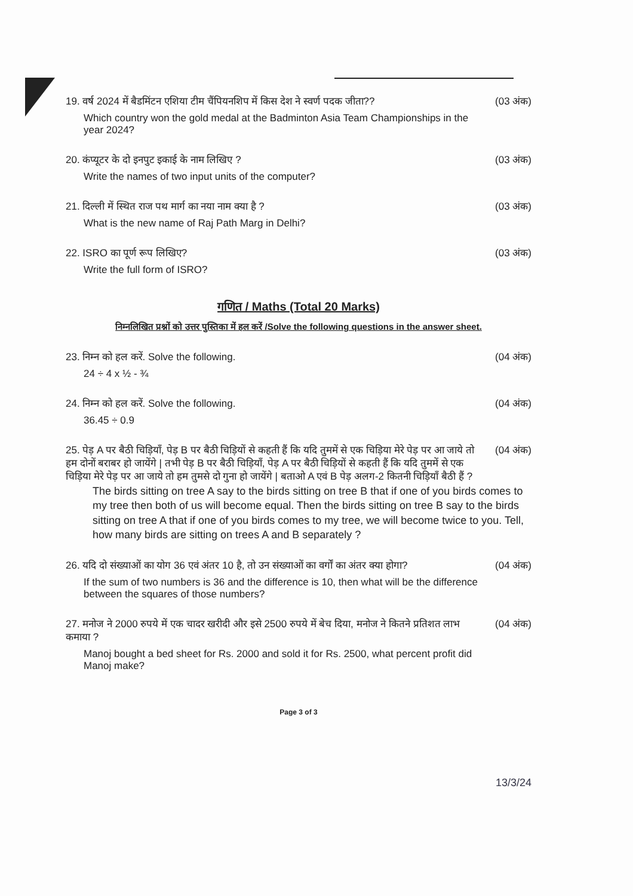19. वर्ष 2024 में बैडमिंटन एशिया टीम चैंपियनशिप में किस देश ने स्वर्ण पदक जीता??
Which country won the gold medal at the Badminton Asia Team Championships in the year 2024?
(03 अंक)
20. कंप्यूटर के दो इनपुट इकाई के नाम लिखिए ?
Write the names of two input units of the computer?
(03 अंक)
21. दिल्ली में स्थित राज पथ मार्ग का नया नाम क्या है ?
What is the new name of Raj Path Marg in Delhi?
(03 अंक)
22. ISRO का पूर्ण रूप लिखिए?
Write the full form of ISRO?
(03 अंक)
गणित / Maths (Total 20 Marks)
निम्नलिखित प्रश्नों को उत्तर पुस्तिका में हल करें /Solve the following questions in the answer sheet.
23. निम्न को हल करें. Solve the following.
24 ÷ 4 x ½ - ¾
(04 अंक)
24. निम्न को हल करें. Solve the following.
36.45 ÷ 0.9
(04 अंक)
25. पेड़ A पर बैठी चिड़ियाँ, पेड़ B पर बैठी चिड़ियों से कहती हैं कि यदि तुममें से एक चिड़िया मेरे पेड़ पर आ जाये तो हम दोनों बराबर हो जायेंगे | तभी पेड़ B पर बैठी चिड़ियाँ, पेड़ A पर बैठी चिड़ियों से कहती हैं कि यदि तुममें से एक चिड़िया मेरे पेड़ पर आ जाये तो हम तुमसे दो गुना हो जायेंगे | बताओ A एवं B पेड़ अलग-2 कितनी चिड़ियाँ बैठी हैं ?
(04 अंक)
The birds sitting on tree A say to the birds sitting on tree B that if one of you birds comes to my tree then both of us will become equal. Then the birds sitting on tree B say to the birds sitting on tree A that if one of you birds comes to my tree, we will become twice to you. Tell, how many birds are sitting on trees A and B separately ?
26. यदि दो संख्याओं का योग 36 एवं अंतर 10 है, तो उन संख्याओं का वर्गों का अंतर क्या होगा?
If the sum of two numbers is 36 and the difference is 10, then what will be the difference between the squares of those numbers?
(04 अंक)
27. मनोज ने 2000 रुपये में एक चादर खरीदी और इसे 2500 रुपये में बेच दिया, मनोज ने कितने प्रतिशत लाभ कमाया ?
Manoj bought a bed sheet for Rs. 2000 and sold it for Rs. 2500, what percent profit did Manoj make?
(04 अंक)
Page 3 of 3
13/3/24